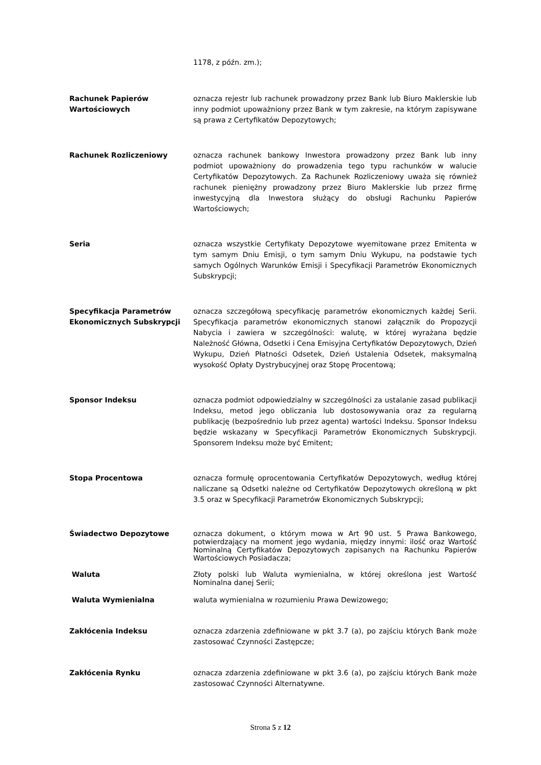1178, z późn. zm.);
Rachunek Papierów Wartościowych
oznacza rejestr lub rachunek prowadzony przez Bank lub Biuro Maklerskie lub inny podmiot upoważniony przez Bank w tym zakresie, na którym zapisywane są prawa z Certyfikatów Depozytowych;
Rachunek Rozliczeniowy oznacza rachunek bankowy Inwestora prowadzony przez Bank lub inny podmiot upoważniony do prowadzenia tego typu rachunków w walucie Certyfikatów Depozytowych. Za Rachunek Rozliczeniowy uważa się również rachunek pieniężny prowadzony przez Biuro Maklerskie lub przez firmę inwestycyjną dla Inwestora służący do obsługi Rachunku Papierów Wartościowych;
Seria oznacza wszystkie Certyfikaty Depozytowe wyemitowane przez Emitenta w tym samym Dniu Emisji, o tym samym Dniu Wykupu, na podstawie tych samych Ogólnych Warunków Emisji i Specyfikacji Parametrów Ekonomicznych Subskrypcji;
Specyfikacja Parametrów Ekonomicznych Subskrypcji
oznacza szczegółową specyfikację parametrów ekonomicznych każdej Serii. Specyfikacja parametrów ekonomicznych stanowi załącznik do Propozycji Nabycia i zawiera w szczególności: walutę, w której wyrażana będzie Należność Główna, Odsetki i Cena Emisyjna Certyfikatów Depozytowych, Dzień Wykupu, Dzień Płatności Odsetek, Dzień Ustalenia Odsetek, maksymalną wysokość Opłaty Dystrybucyjnej oraz Stopę Procentową;
Sponsor Indeksu oznacza podmiot odpowiedzialny w szczególności za ustalanie zasad publikacji Indeksu, metod jego obliczania lub dostosowywania oraz za regularną publikację (bezpośrednio lub przez agenta) wartości Indeksu. Sponsor Indeksu będzie wskazany w Specyfikacji Parametrów Ekonomicznych Subskrypcji. Sponsorem Indeksu może być Emitent;
Stopa Procentowa oznacza formułę oprocentowania Certyfikatów Depozytowych, według której naliczane są Odsetki należne od Certyfikatów Depozytowych określoną w pkt 3.5 oraz w Specyfikacji Parametrów Ekonomicznych Subskrypcji;
Świadectwo Depozytowe oznacza dokument, o którym mowa w Art 90 ust. 5 Prawa Bankowego, potwierdzający na moment jego wydania, między innymi: ilość oraz Wartość Nominalną Certyfikatów Depozytowych zapisanych na Rachunku Papierów Wartościowych Posiadacza;
Waluta Złoty polski lub Waluta wymienialna, w której określona jest Wartość Nominalna danej Serii;
Waluta Wymienialna waluta wymienialna w rozumieniu Prawa Dewizowego;
Zakłócenia Indeksu oznacza zdarzenia zdefiniowane w pkt 3.7 (a), po zajściu których Bank może zastosować Czynności Zastępcze;
Zakłócenia Rynku oznacza zdarzenia zdefiniowane w pkt 3.6 (a), po zajściu których Bank może zastosować Czynności Alternatywne.
Strona 5 z 12